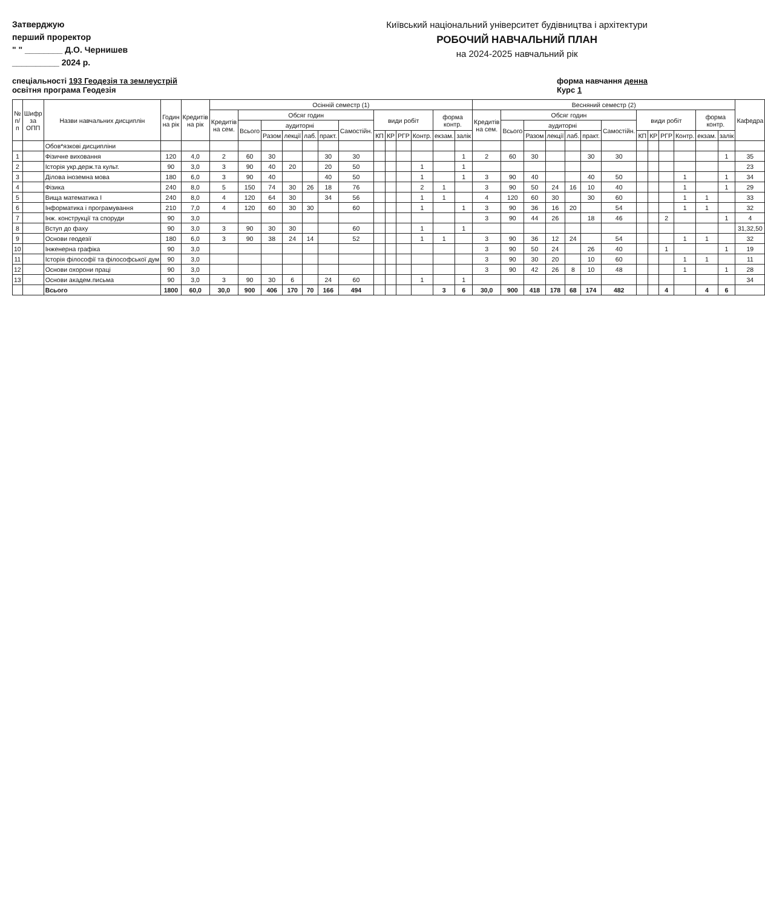Затверджую
перший проректор
" " ________ Д.О. Чернишев
__________ 2024 р.
Київський національний університет будівництва і архітектури
РОБОЧИЙ НАВЧАЛЬНИЙ ПЛАН
на 2024-2025 навчальний рік
спеціальності 193 Геодезія та землеустрій
освітня програма Геодезія
форма навчання денна
Курс 1
| № п/п | Шифр за ОПП | Назви навчальних дисциплін | Годин на рік | Кредитів на рік | Осінній семестр (1) | | | | | | | | | | | | | Весняний семестр (2) | | | | | | | | | | | | | Кафедра |
| --- | --- | --- | --- | --- | --- | --- | --- | --- | --- | --- | --- | --- | --- | --- | --- | --- | --- | --- | --- | --- | --- | --- | --- | --- | --- | --- | --- | --- | --- | --- | --- |
| | | | | | Кредитів на сем. | Обсяг годин | | | | | | види робіт | | | | форма контр. | | Кредитів на сем. | Обсяг годин | | | | | | види робіт | | | | форма контр. | | |
| | | | | | | Всього | аудиторні | | | | Самостійн. | | | | | | | | Всього | аудиторні | | | | Самостійн. | | | | | | | |
| | | | | | | | Разом | лекції | лаб. | практ. | | КП | КР | РГР | Контр. | екзам. | залік | | | Разом | лекції | лаб. | практ. | | КП | КР | РГР | Контр. | екзам. | залік | |
| | | Обов*язкові дисципліни | | | | | | | | | | | | | | | | | | | | | | | | | | | | | |
| 1 | | Фізичне виховання | 120 | 4,0 | 2 | 60 | 30 | | | 30 | 30 | | | | | | 1 | 2 | 60 | 30 | | | 30 | 30 | | | | | | 1 | 35 |
| 2 | | Історія укр.держ.та культ. | 90 | 3,0 | 3 | 90 | 40 | 20 | | 20 | 50 | | | | 1 | | 1 | | | | | | | | | | | | | | 23 |
| 3 | | Ділова іноземна мова | 180 | 6,0 | 3 | 90 | 40 | | | 40 | 50 | | | | 1 | | 1 | 3 | 90 | 40 | | | 40 | 50 | | | | 1 | | 1 | 34 |
| 4 | | Фізика | 240 | 8,0 | 5 | 150 | 74 | 30 | 26 | 18 | 76 | | | | 2 | 1 | | 3 | 90 | 50 | 24 | 16 | 10 | 40 | | | | 1 | | 1 | 29 |
| 5 | | Вища математика І | 240 | 8,0 | 4 | 120 | 64 | 30 | | 34 | 56 | | | | 1 | 1 | | 4 | 120 | 60 | 30 | | 30 | 60 | | | | 1 | 1 | | 33 |
| 6 | | Інформатика і програмування | 210 | 7,0 | 4 | 120 | 60 | 30 | 30 | | 60 | | | | 1 | | 1 | 3 | 90 | 36 | 16 | 20 | | 54 | | | | 1 | 1 | | 32 |
| 7 | | Інж. конструкції та споруди | 90 | 3,0 | | | | | | | | | | | | | | 3 | 90 | 44 | 26 | | 18 | 46 | | | 2 | | | 1 | 4 |
| 8 | | Вступ до фаху | 90 | 3,0 | 3 | 90 | 30 | 30 | | | 60 | | | | 1 | | 1 | | | | | | | | | | | | | | 31,32,50 |
| 9 | | Основи геодезії | 180 | 6,0 | 3 | 90 | 38 | 24 | 14 | | 52 | | | | 1 | 1 | | 3 | 90 | 36 | 12 | 24 | | 54 | | | | 1 | 1 | | 32 |
| 10 | | Інженерна графіка | 90 | 3,0 | | | | | | | | | | | | | | 3 | 90 | 50 | 24 | | 26 | 40 | | | 1 | | | 1 | 19 |
| 11 | | Історія філософії та філософської дум | 90 | 3,0 | | | | | | | | | | | | | | 3 | 90 | 30 | 20 | | 10 | 60 | | | | 1 | 1 | | 11 |
| 12 | | Основи охорони праці | 90 | 3,0 | | | | | | | | | | | | | | 3 | 90 | 42 | 26 | 8 | 10 | 48 | | | | 1 | | 1 | 28 |
| 13 | | Основи академ.письма | 90 | 3,0 | 3 | 90 | 30 | 6 | | 24 | 60 | | | | 1 | | 1 | | | | | | | | | | | | | | 34 |
| | | Всього | 1800 | 60,0 | 30,0 | 900 | 406 | 170 | 70 | 166 | 494 | | | | | 3 | 6 | 30,0 | 900 | 418 | 178 | 68 | 174 | 482 | | | 4 | | 4 | 6 | |